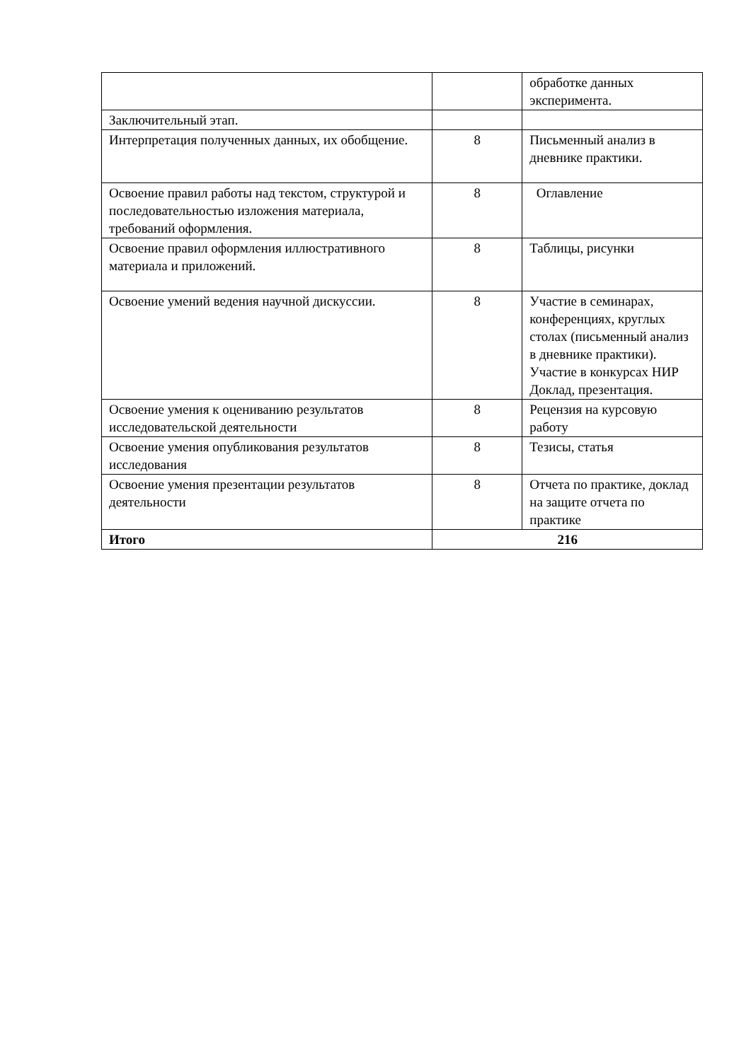| | | обработке данных эксперимента. |
| Заключительный этап. | | |
| Интерпретация полученных данных, их обобщение. | 8 | Письменный анализ в дневнике практики. |
| Освоение правил работы над текстом, структурой и последовательностью изложения материала, требований оформления. | 8 | Оглавление |
| Освоение правил оформления иллюстративного материала и приложений. | 8 | Таблицы, рисунки |
| Освоение умений ведения научной дискуссии. | 8 | Участие в семинарах, конференциях, круглых столах (письменный анализ в дневнике практики). Участие в конкурсах НИР Доклад, презентация. |
| Освоение умения к оцениванию результатов исследовательской деятельности | 8 | Рецензия на курсовую работу |
| Освоение умения опубликования результатов исследования | 8 | Тезисы, статья |
| Освоение умения презентации результатов деятельности | 8 | Отчета по практике, доклад на защите отчета по практике |
| Итого | 216 | |